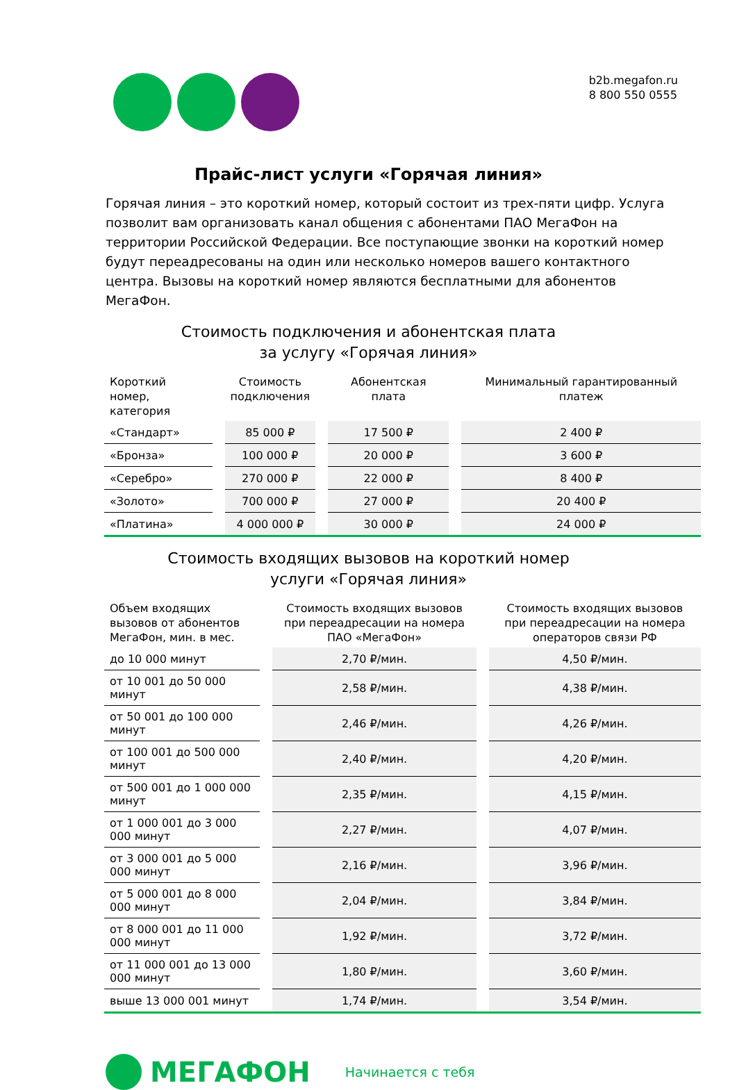b2b.megafon.ru
8 800 550 0555
Прайс-лист услуги «Горячая линия»
Горячая линия – это короткий номер, который состоит из трех-пяти цифр. Услуга позволит вам организовать канал общения с абонентами ПАО МегаФон на территории Российской Федерации. Все поступающие звонки на короткий номер будут переадресованы на один или несколько номеров вашего контактного центра. Вызовы на короткий номер являются бесплатными для абонентов МегаФон.
Стоимость подключения и абонентская плата
за услугу «Горячая линия»
| Короткий номер, категория | | Стоимость подключения | | Абонентская плата | | Минимальный гарантированный платеж |
| --- | --- | --- | --- | --- | --- | --- |
| «Стандарт» | | 85 000 ₽ | | 17 500 ₽ | | 2 400 ₽ |
| «Бронза» | | 100 000 ₽ | | 20 000 ₽ | | 3 600 ₽ |
| «Серебро» | | 270 000 ₽ | | 22 000 ₽ | | 8 400 ₽ |
| «Золото» | | 700 000 ₽ | | 27 000 ₽ | | 20 400 ₽ |
| «Платина» | | 4 000 000 ₽ | | 30 000 ₽ | | 24 000 ₽ |
Стоимость входящих вызовов на короткий номер
услуги «Горячая линия»
| Объем входящих вызовов от абонентов МегаФон, мин. в мес. | | Стоимость входящих вызовов при переадресации на номера ПАО «МегаФон» | | Стоимость входящих вызовов при переадресации на номера операторов связи РФ |
| --- | --- | --- | --- | --- |
| до 10 000 минут | | 2,70 ₽/мин. | | 4,50 ₽/мин. |
| от 10 001 до 50 000 минут | | 2,58 ₽/мин. | | 4,38 ₽/мин. |
| от 50 001 до 100 000 минут | | 2,46 ₽/мин. | | 4,26 ₽/мин. |
| от 100 001 до 500 000 минут | | 2,40 ₽/мин. | | 4,20 ₽/мин. |
| от 500 001 до 1 000 000 минут | | 2,35 ₽/мин. | | 4,15 ₽/мин. |
| от 1 000 001 до 3 000 000 минут | | 2,27 ₽/мин. | | 4,07 ₽/мин. |
| от 3 000 001 до 5 000 000 минут | | 2,16 ₽/мин. | | 3,96 ₽/мин. |
| от 5 000 001 до 8 000 000 минут | | 2,04 ₽/мин. | | 3,84 ₽/мин. |
| от 8 000 001 до 11 000 000 минут | | 1,92 ₽/мин. | | 3,72 ₽/мин. |
| от 11 000 001 до 13 000 000 минут | | 1,80 ₽/мин. | | 3,60 ₽/мин. |
| выше 13 000 001 минут | | 1,74 ₽/мин. | | 3,54 ₽/мин. |
МЕГАФОН
Начинается с тебя